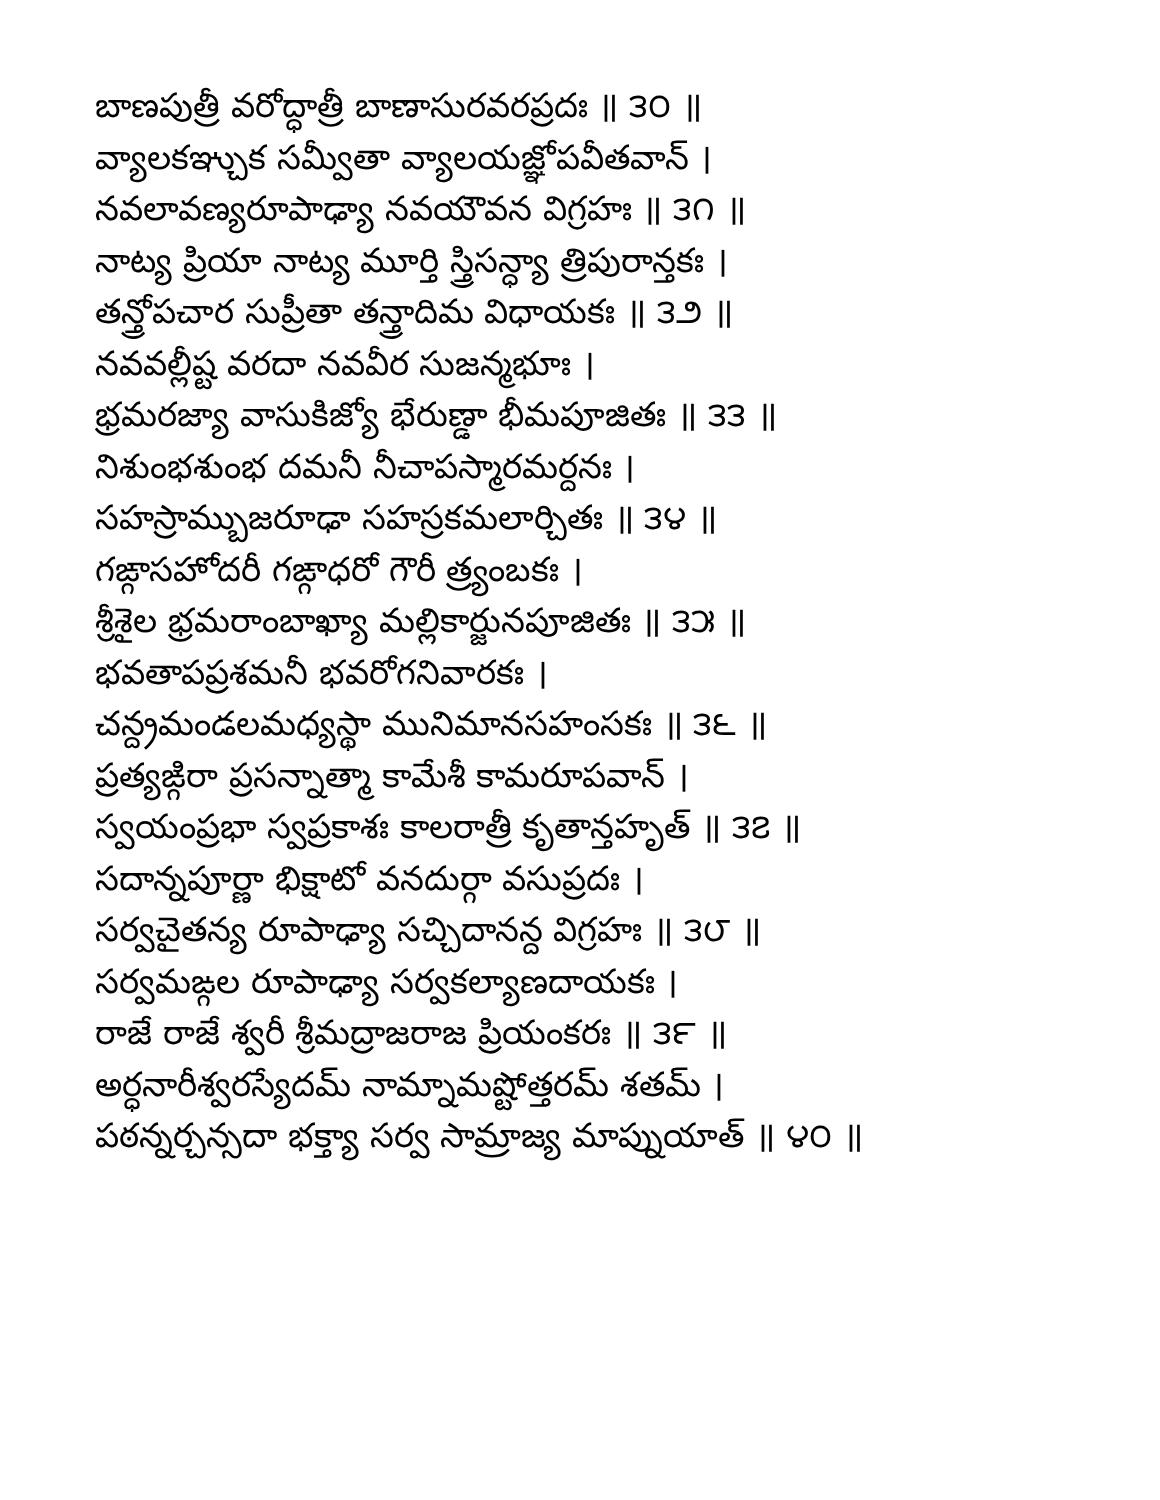బాణపుత్రీ వరోద్ధాత్రీ బాణాసురవరప్రదః ॥ ౩౦ ॥
వ్యాలకఞ్చుక సమ్వీతా వ్యాలయజ్ఞోపవీతవాన్ ।
నవలావణ్యరూపాఢ్యా నవయౌవన విగ్రహః ॥ ౩౧ ॥
నాట్య ప్రియా నాట్య మూర్తి స్త్రిసన్ధ్యా త్రిపురాన్తకః ।
తన్త్రోపచార సుప్రీతా తన్త్రాదిమ విధాయకః ॥ ౩౨ ॥
నవవల్లీష్ట వరదా నవవీర సుజన్మభూః ।
భ్రమరజ్యా వాసుకిజ్యో భేరుణ్డా భీమపూజితః ॥ ౩౩ ॥
నిశుంభశుంభ దమనీ నీచాపస్మారమర్దనః ।
సహస్రామ్బుజరూఢా సహస్రకమలార్చితః ॥ ౩౪ ॥
గఙ్గాసహోదరీ గఙ్గాధరో గౌరీ త్ర్యంబకః ।
శ్రీశైల భ్రమరాంబాఖ్యా మల్లికార్జునపూజితః ॥ ౩౫ ॥
భవతాపప్రశమనీ భవరోగనివారకః ।
చన్ద్రమండలమధ్యస్థా మునిమానసహంసకః ॥ ౩౬ ॥
ప్రత్యఙ్గిరా ప్రసన్నాత్మా కామేశీ కామరూపవాన్ ।
స్వయంప్రభా స్వప్రకాశః కాలరాత్రీ కృతాన్తహృత్ ॥ ౩౭ ॥
సదాన్నపూర్ణా భిక్షాటో వనదుర్గా వసుప్రదః ।
సర్వచైతన్య రూపాఢ్యా సచ్చిదానన్ద విగ్రహః ॥ ౩౮ ॥
సర్వమఙ్గల రూపాఢ్యా సర్వకల్యాణదాయకః ।
రాజే రాజే శ్వరీ శ్రీమద్రాజరాజ ప్రియంకరః ॥ ౩౯ ॥
అర్ధనారీశ్వరస్యేదమ్ నామ్నామష్టోత్తరమ్ శతమ్ ।
పఠన్నర్చన్సదా భక్త్యా సర్వ సామ్రాజ్య మాప్నుయాత్ ॥ ౪౦ ॥